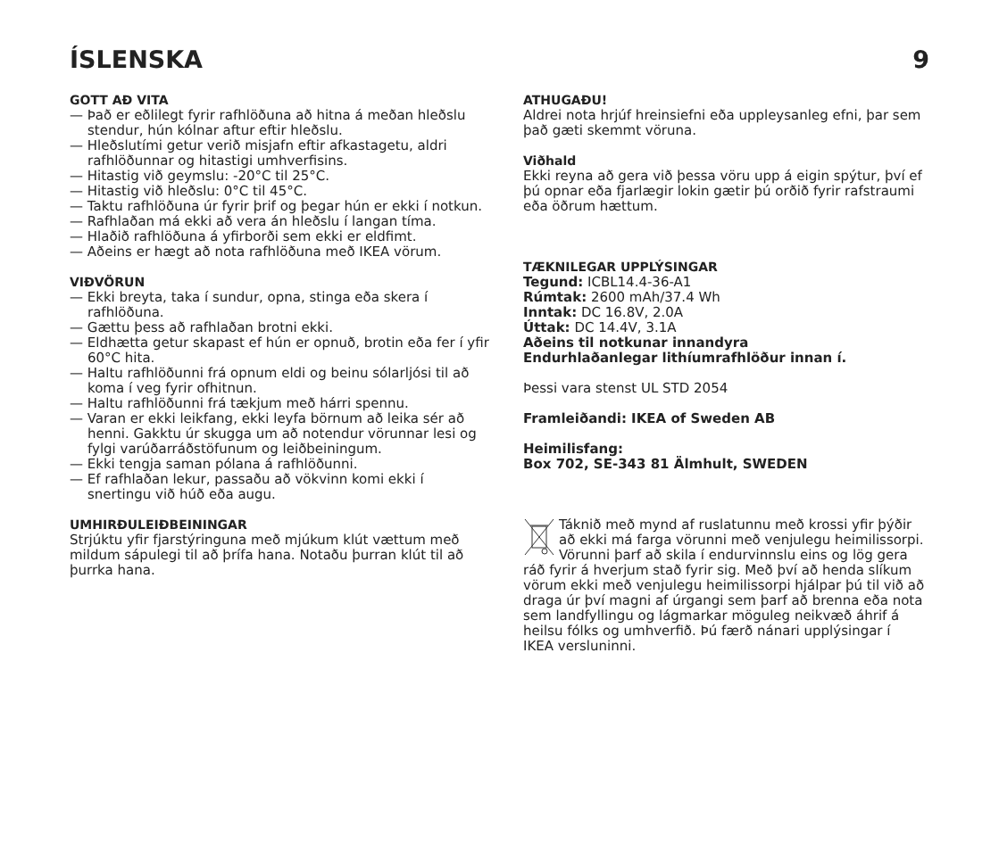ÍSLENSKA 9
GOTT AÐ VITA
— Það er eðlilegt fyrir rafhlöðuna að hitna á meðan hleðslu stendur, hún kólnar aftur eftir hleðslu.
— Hleðslutími getur verið misjafn eftir afkastagetu, aldri rafhlöðunnar og hitastigi umhverfisins.
— Hitastig við geymslu: -20°C til 25°C.
— Hitastig við hleðslu: 0°C til 45°C.
— Taktu rafhlöðuna úr fyrir þrif og þegar hún er ekki í notkun.
— Rafhlaðan má ekki að vera án hleðslu í langan tíma.
— Hlaðið rafhlöðuna á yfirborði sem ekki er eldfimt.
— Aðeins er hægt að nota rafhlöðuna með IKEA vörum.
VIÐVÖRUN
— Ekki breyta, taka í sundur, opna, stinga eða skera í rafhlöðuna.
— Gættu þess að rafhlaðan brotni ekki.
— Eldhætta getur skapast ef hún er opnuð, brotin eða fer í yfir 60°C hita.
— Haltu rafhlöðunni frá opnum eldi og beinu sólarljósi til að koma í veg fyrir ofhitnun.
— Haltu rafhlöðunni frá tækjum með hárri spennu.
— Varan er ekki leikfang, ekki leyfa börnum að leika sér að henni. Gakktu úr skugga um að notendur vörunnar lesi og fylgi varúðarráðstöfunum og leiðbeiningum.
— Ekki tengja saman pólana á rafhlöðunni.
— Ef rafhlaðan lekur, passaðu að vökvinn komi ekki í snertingu við húð eða augu.
UMHIRÐULEIÐBEININGAR
Strjúktu yfir fjarstýringuna með mjúkum klút vættum með mildum sápulegi til að þrífa hana. Notaðu þurran klút til að þurrka hana.
ATHUGAÐU!
Aldrei nota hrjúf hreinsiefni eða uppleysanleg efni, þar sem það gæti skemmt vöruna.
Viðhald
Ekki reyna að gera við þessa vöru upp á eigin spýtur, því ef þú opnar eða fjarlægir lokin gætir þú orðið fyrir rafstraumi eða öðrum hættum.
TÆKNILEGAR UPPLÝSINGAR
Tegund: ICBL14.4-36-A1
Rúmtak: 2600 mAh/37.4 Wh
Inntak: DC 16.8V, 2.0A
Úttak: DC 14.4V, 3.1A
Aðeins til notkunar innandyra
Endurhlaðanlegar lithíumrafhlöður innan í.
Þessi vara stenst UL STD 2054
Framleiðandi: IKEA of Sweden AB
Heimilisfang:
Box 702, SE-343 81 Älmhult, SWEDEN
Táknið með mynd af ruslatunnu með krossi yfir þýðir að ekki má farga vörunni með venjulegu heimilissorpi. Vörunni þarf að skila í endurvinnslu eins og lög gera ráð fyrir á hverjum stað fyrir sig. Með því að henda slíkum vörum ekki með venjulegu heimilissorpi hjálpar þú til við að draga úr því magni af úrgangi sem þarf að brenna eða nota sem landfyllingu og lágmarkar möguleg neikvæð áhrif á heilsu fólks og umhverfið. Þú færð nánari upplýsingar í IKEA versluninni.